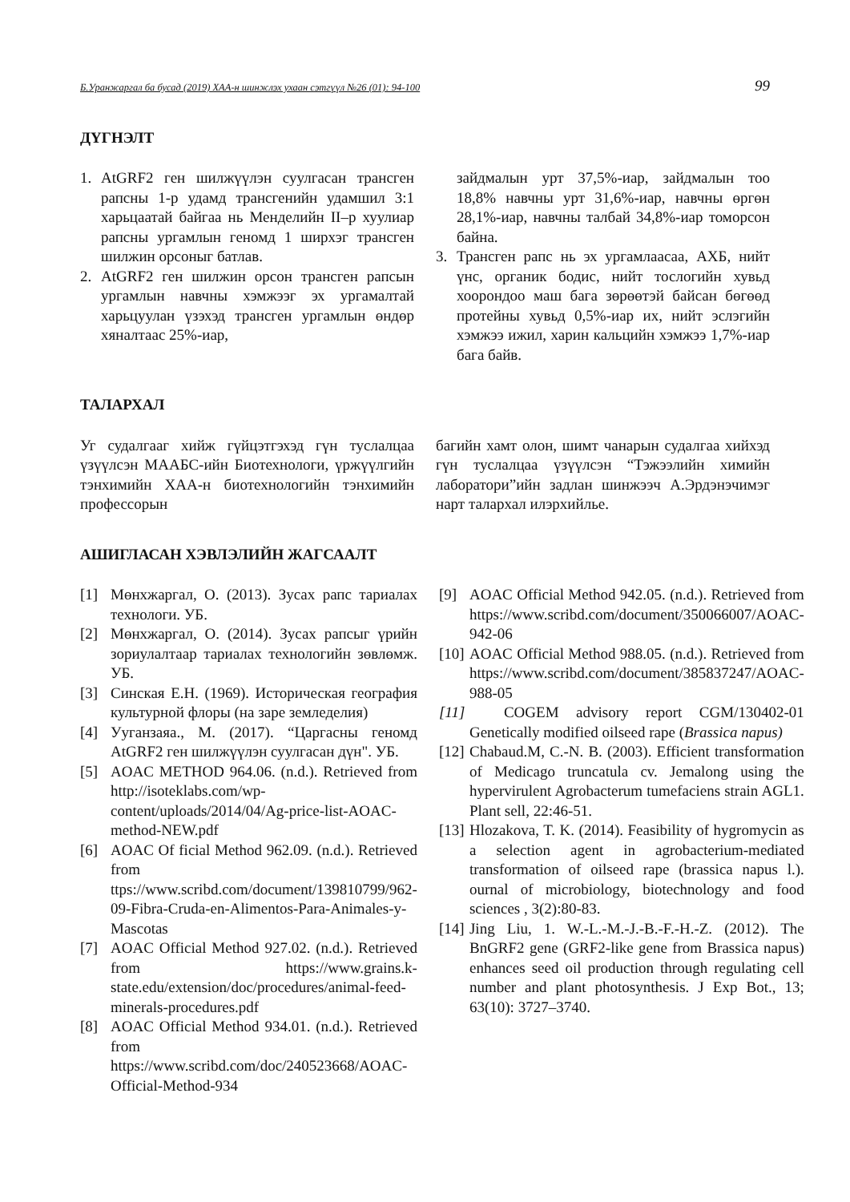Б.Уранжаргал ба бусад (2019) ХАА-н шинжлэх ухаан сэтгүүл №26 (01): 94-100 99
ДҮГНЭЛТ
1. AtGRF2 ген шилжүүлэн суулгасан трансген рапсны 1-р удамд трансгенийн удамшил 3:1 харьцаатай байгаа нь Менделийн II–р хуулиар рапсны ургамлын геномд 1 ширхэг трансген шилжин орсоныг батлав.
2. AtGRF2 ген шилжин орсон трансген рапсын ургамлын навчны хэмжээг эх ургамалтай харьцуулан үзэхэд трансген ургамлын өндөр хяналтаас 25%-иар,
зайдмалын урт 37,5%-иар, зайдмалын тоо 18,8% навчны урт 31,6%-иар, навчны өргөн 28,1%-иар, навчны талбай 34,8%-иар томорсон байна.
3. Трансген рапс нь эх ургамлаасаа, АХБ, нийт үнс, органик бодис, нийт тослогийн хувьд хоорондоо маш бага зөрөөтэй байсан бөгөөд протейны хувьд 0,5%-иар их, нийт эслэгийн хэмжээ ижил, харин кальцийн хэмжээ 1,7%-иар бага байв.
ТАЛАРХАЛ
Уг судалгааг хийж гүйцэтгэхэд гүн туслалцаа үзүүлсэн МААБС-ийн Биотехнологи, үржүүлгийн тэнхимийн ХАА-н биотехнологийн тэнхимийн профессорын
багийн хамт олон, шимт чанарын судалгаа хийхэд гүн туслалцаа үзүүлсэн “Тэжээлийн химийн лаборатори”ийн задлан шинжээч А.Эрдэнэчимэг нарт талархал илэрхийлье.
АШИГЛАСАН ХЭВЛЭЛИЙН ЖАГСААЛТ
[1] Мөнхжаргал, О. (2013). Зусах рапс тариалах технологи. УБ.
[2] Мөнхжаргал, О. (2014). Зусах рапсыг үрийн зориулалтаар тариалах технологийн зөвлөмж. УБ.
[3] Синская Е.Н. (1969). Историческая география культурной флоры (на заре земледелия)
[4] Ууганзаяа., М. (2017). “Царгасны геномд AtGRF2 ген шилжүүлэн суулгасан дүн". УБ.
[5] AOAC METHOD 964.06. (n.d.). Retrieved from http://isoteklabs.com/wp-content/uploads/2014/04/Ag-price-list-AOAC-method-NEW.pdf
[6] AOAC Of ficial Method 962.09. (n.d.). Retrieved from ttps://www.scribd.com/document/139810799/962-09-Fibra-Cruda-en-Alimentos-Para-Animales-y-Mascotas
[7] AOAC Official Method 927.02. (n.d.). Retrieved from https://www.grains.k-state.edu/extension/doc/procedures/animal-feed-minerals-procedures.pdf
[8] AOAC Official Method 934.01. (n.d.). Retrieved from https://www.scribd.com/doc/240523668/AOAC-Official-Method-934
[9] AOAC Official Method 942.05. (n.d.). Retrieved from https://www.scribd.com/document/350066007/AOAC-942-06
[10] AOAC Official Method 988.05. (n.d.). Retrieved from https://www.scribd.com/document/385837247/AOAC-988-05
[11] COGEM advisory report CGM/130402-01 Genetically modified oilseed rape (Brassica napus)
[12] Chabaud.M, C.-N. B. (2003). Efficient transformation of Medicago truncatula cv. Jemalong using the hypervirulent Agrobacterum tumefaciens strain AGL1. Plant sell, 22:46-51.
[13] Hlozakova, T. K. (2014). Feasibility of hygromycin as a selection agent in agrobacterium-mediated transformation of oilseed rape (brassica napus l.). ournal of microbiology, biotechnology and food sciences , 3(2):80-83.
[14] Jing Liu, 1. W.-L.-M.-J.-B.-F.-H.-Z. (2012). The BnGRF2 gene (GRF2-like gene from Brassica napus) enhances seed oil production through regulating cell number and plant photosynthesis. J Exp Bot., 13; 63(10): 3727–3740.